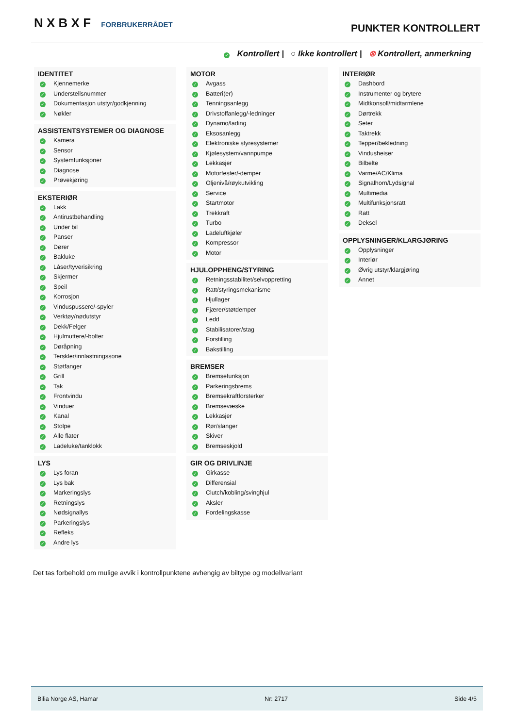N X B X F FORBRUKERRÅDET PUNKTER KONTROLLERT
✓ Kontrollert | ○ Ikke kontrollert | ⊗ Kontrollert, anmerkning
IDENTITET
✓ Kjennemerke
✓ Understellsnummer
✓ Dokumentasjon utstyr/godkjenning
✓ Nøkler
ASSISTENTSYSTEMER OG DIAGNOSE
✓ Kamera
✓ Sensor
✓ Systemfunksjoner
✓ Diagnose
✓ Prøvekjøring
EKSTERIØR
✓ Lakk
✓ Antirustbehandling
✓ Under bil
✓ Panser
✓ Dører
✓ Bakluke
✓ Låser/tyverisikring
✓ Skjermer
✓ Speil
✓ Korrosjon
✓ Vinduspussere/-spyler
✓ Verktøy/nødutstyr
✓ Dekk/Felger
✓ Hjulmuttere/-bolter
✓ Døråpning
✓ Terskler/innlastningssone
✓ Støtfanger
✓ Grill
✓ Tak
✓ Frontvindu
✓ Vinduer
✓ Kanal
✓ Stolpe
✓ Alle flater
✓ Ladeluke/tanklokk
LYS
✓ Lys foran
✓ Lys bak
✓ Markeringslys
✓ Retningslys
✓ Nødsignallys
✓ Parkeringslys
✓ Refleks
✓ Andre lys
MOTOR
✓ Avgass
✓ Batteri(er)
✓ Tenningsanlegg
✓ Drivstoffanlegg/-ledninger
✓ Dynamo/lading
✓ Eksosanlegg
✓ Elektroniske styresystemer
✓ Kjølesystem/vannpumpe
✓ Lekkasjer
✓ Motorfester/-demper
✓ Oljenivå/røykutvikling
✓ Service
✓ Startmotor
✓ Trekkraft
✓ Turbo
✓ Ladeluftkjøler
✓ Kompressor
✓ Motor
HJULOPPHENG/STYRING
✓ Retningsstabilitet/selvoppretting
✓ Ratt/styringsmekanisme
✓ Hjullager
✓ Fjærer/støtdemper
✓ Ledd
✓ Stabilisatorer/stag
✓ Forstilling
✓ Bakstilling
BREMSER
✓ Bremsefunksjon
✓ Parkeringsbrems
✓ Bremsekraftforsterker
✓ Bremsevæske
✓ Lekkasjer
✓ Rør/slanger
✓ Skiver
✓ Bremseskjold
GIR OG DRIVLINJE
✓ Girkasse
✓ Differensial
✓ Clutch/kobling/svinghjul
✓ Aksler
✓ Fordelingskasse
INTERIØR
✓ Dashbord
✓ Instrumenter og brytere
✓ Midtkonsoll/midtarmlene
✓ Dørtrekk
✓ Seter
✓ Taktrekk
✓ Tepper/bekledning
✓ Vindusheiser
✓ Bilbelte
✓ Varme/AC/Klima
✓ Signalhorn/Lydsignal
✓ Multimedia
✓ Multifunksjonsratt
✓ Ratt
✓ Deksel
OPPLYSNINGER/KLARGJØRING
✓ Opplysninger
✓ Interiør
✓ Øvrig utstyr/klargjøring
✓ Annet
Det tas forbehold om mulige avvik i kontrollpunktene avhengig av biltype og modellvariant
Bilia Norge AS, Hamar Nr: 2717 Side 4/5